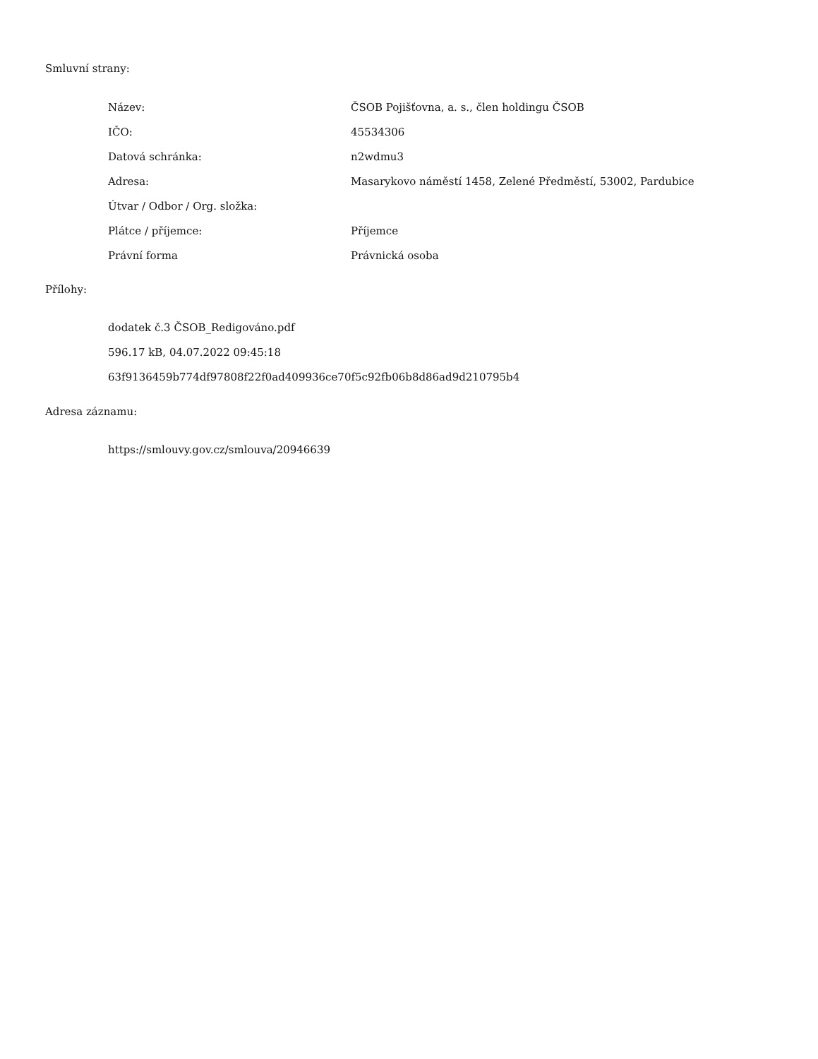Smluvní strany:
| Název: | ČSOB Pojišťovna, a. s., člen holdingu ČSOB |
| IČO: | 45534306 |
| Datová schránka: | n2wdmu3 |
| Adresa: | Masarykovo náměstí 1458, Zelené Předměstí, 53002, Pardubice |
| Útvar / Odbor / Org. složka: | |
| Plátce / příjemce: | Příjemce |
| Právní forma | Právnická osoba |
Přílohy:
dodatek č.3 ČSOB_Redigováno.pdf
596.17 kB, 04.07.2022 09:45:18
63f9136459b774df97808f22f0ad409936ce70f5c92fb06b8d86ad9d210795b4
Adresa záznamu:
https://smlouvy.gov.cz/smlouva/20946639